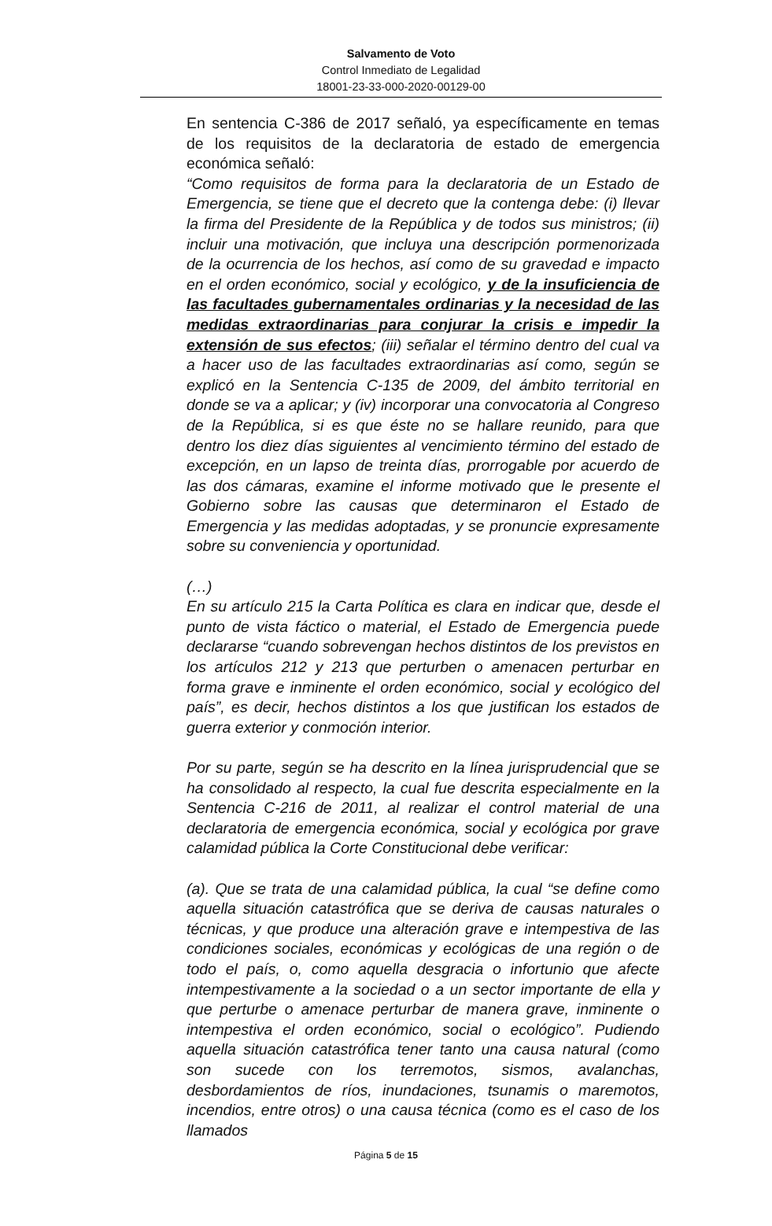Salvamento de Voto
Control Inmediato de Legalidad
18001-23-33-000-2020-00129-00
En sentencia C-386 de 2017 señaló, ya específicamente en temas de los requisitos de la declaratoria de estado de emergencia económica señaló:
“Como requisitos de forma para la declaratoria de un Estado de Emergencia, se tiene que el decreto que la contenga debe: (i) llevar la firma del Presidente de la República y de todos sus ministros; (ii) incluir una motivación, que incluya una descripción pormenorizada de la ocurrencia de los hechos, así como de su gravedad e impacto en el orden económico, social y ecológico, y de la insuficiencia de las facultades gubernamentales ordinarias y la necesidad de las medidas extraordinarias para conjurar la crisis e impedir la extensión de sus efectos; (iii) señalar el término dentro del cual va a hacer uso de las facultades extraordinarias así como, según se explicó en la Sentencia C-135 de 2009, del ámbito territorial en donde se va a aplicar; y (iv) incorporar una convocatoria al Congreso de la República, si es que éste no se hallare reunido, para que dentro los diez días siguientes al vencimiento término del estado de excepción, en un lapso de treinta días, prorrogable por acuerdo de las dos cámaras, examine el informe motivado que le presente el Gobierno sobre las causas que determinaron el Estado de Emergencia y las medidas adoptadas, y se pronuncie expresamente sobre su conveniencia y oportunidad.
(…)
En su artículo 215 la Carta Política es clara en indicar que, desde el punto de vista fáctico o material, el Estado de Emergencia puede declararse “cuando sobrevengan hechos distintos de los previstos en los artículos 212 y 213 que perturben o amenacen perturbar en forma grave e inminente el orden económico, social y ecológico del país”, es decir, hechos distintos a los que justifican los estados de guerra exterior y conmoción interior.
Por su parte, según se ha descrito en la línea jurisprudencial que se ha consolidado al respecto, la cual fue descrita especialmente en la Sentencia C-216 de 2011, al realizar el control material de una declaratoria de emergencia económica, social y ecológica por grave calamidad pública la Corte Constitucional debe verificar:
(a). Que se trata de una calamidad pública, la cual “se define como aquella situación catastrófica que se deriva de causas naturales o técnicas, y que produce una alteración grave e intempestiva de las condiciones sociales, económicas y ecológicas de una región o de todo el país, o, como aquella desgracia o infortunio que afecte intempestivamente a la sociedad o a un sector importante de ella y que perturbe o amenace perturbar de manera grave, inminente o intempestiva el orden económico, social o ecológico”. Pudiendo aquella situación catastrófica tener tanto una causa natural (como son sucede con los terremotos, sismos, avalanchas, desbordamientos de ríos, inundaciones, tsunamis o maremotos, incendios, entre otros) o una causa técnica (como es el caso de los llamados
Página 5 de 15